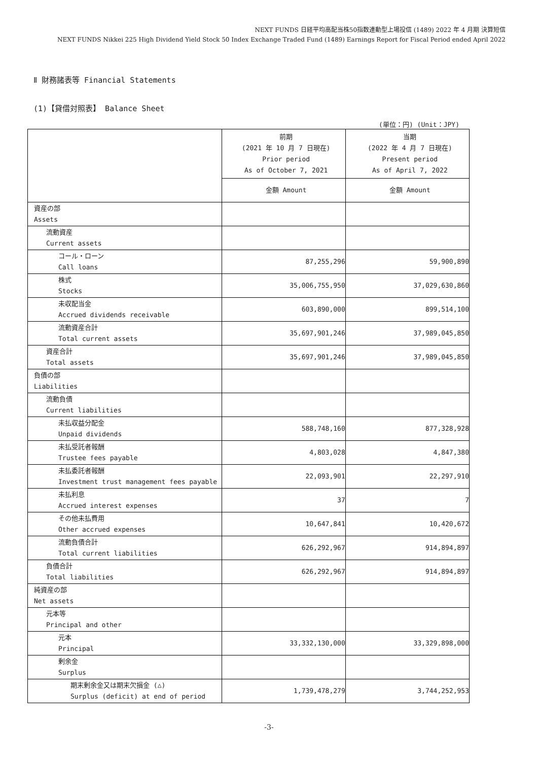NEXT FUNDS 日経平均高配当株50指数連動型上場投信 (1489) 2022 年 4 月期 決算短信
NEXT FUNDS Nikkei 225 High Dividend Yield Stock 50 Index Exchange Traded Fund (1489) Earnings Report for Fiscal Period ended April 2022
Ⅱ 財務諸表等 Financial Statements
(1)【貸借対照表】 Balance Sheet
(単位：円) (Unit：JPY)
| | 前期 (2021 年 10 月 7 日現在) Prior period As of October 7, 2021 | 当期 (2022 年 4 月 7 日現在) Present period As of April 7, 2022 |
| --- | --- | --- |
| | 金額 Amount | 金額 Amount |
| 資産の部 Assets | | |
| 流動資産 Current assets | | |
| コール・ローン Call loans | 87,255,296 | 59,900,890 |
| 株式 Stocks | 35,006,755,950 | 37,029,630,860 |
| 未収配当金 Accrued dividends receivable | 603,890,000 | 899,514,100 |
| 流動資産合計 Total current assets | 35,697,901,246 | 37,989,045,850 |
| 資産合計 Total assets | 35,697,901,246 | 37,989,045,850 |
| 負債の部 Liabilities | | |
| 流動負債 Current liabilities | | |
| 未払収益分配金 Unpaid dividends | 588,748,160 | 877,328,928 |
| 未払受託者報酬 Trustee fees payable | 4,803,028 | 4,847,380 |
| 未払委託者報酬 Investment trust management fees payable | 22,093,901 | 22,297,910 |
| 未払利息 Accrued interest expenses | 37 | 7 |
| その他未払費用 Other accrued expenses | 10,647,841 | 10,420,672 |
| 流動負債合計 Total current liabilities | 626,292,967 | 914,894,897 |
| 負債合計 Total liabilities | 626,292,967 | 914,894,897 |
| 純資産の部 Net assets | | |
| 元本等 Principal and other | | |
| 元本 Principal | 33,332,130,000 | 33,329,898,000 |
| 剰余金 Surplus | | |
| 期末剰余金又は期末欠損金 (△) Surplus (deficit) at end of period | 1,739,478,279 | 3,744,252,953 |
-3-